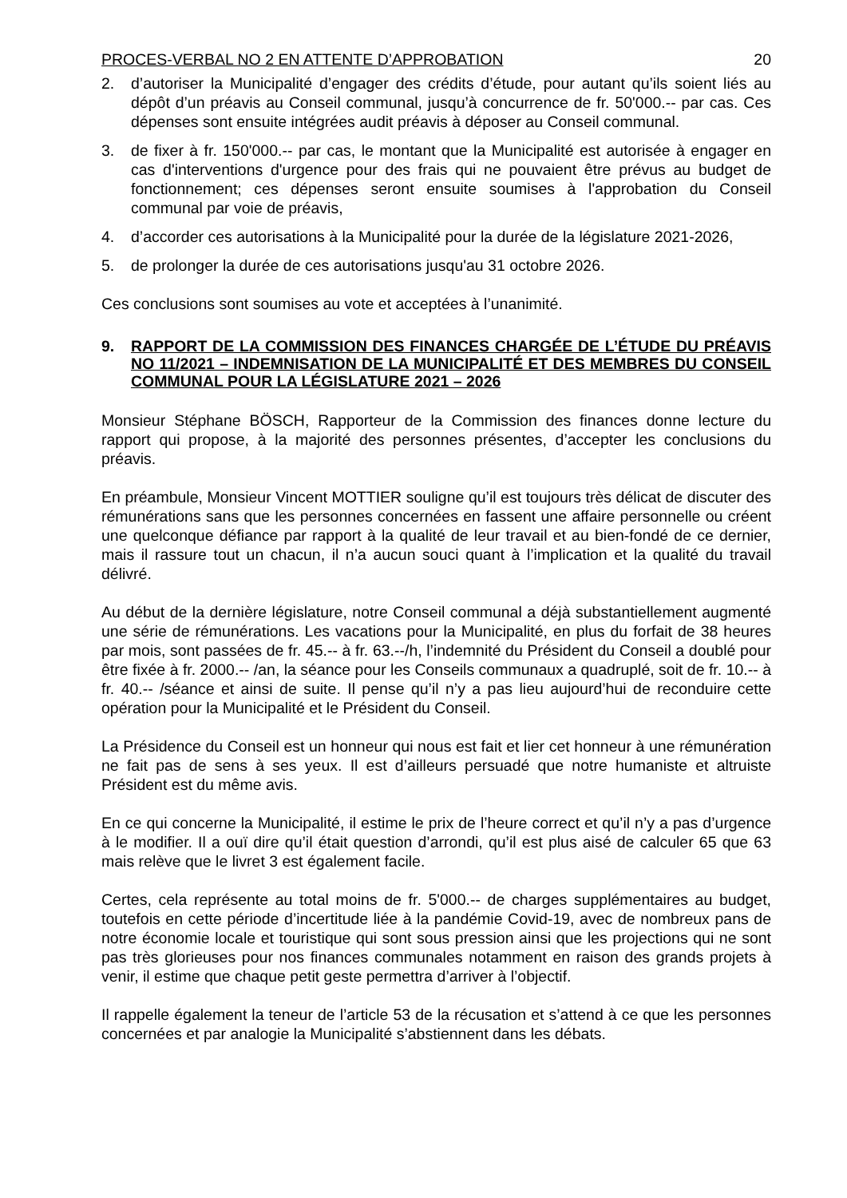PROCES-VERBAL NO 2 EN ATTENTE D’APPROBATION 20
2. d’autoriser la Municipalité d’engager des crédits d’étude, pour autant qu’ils soient liés au dépôt d’un préavis au Conseil communal, jusqu’à concurrence de fr. 50'000.-- par cas. Ces dépenses sont ensuite intégrées audit préavis à déposer au Conseil communal.
3. de fixer à fr. 150'000.-- par cas, le montant que la Municipalité est autorisée à engager en cas d'interventions d'urgence pour des frais qui ne pouvaient être prévus au budget de fonctionnement; ces dépenses seront ensuite soumises à l'approbation du Conseil communal par voie de préavis,
4. d’accorder ces autorisations à la Municipalité pour la durée de la législature 2021-2026,
5. de prolonger la durée de ces autorisations jusqu'au 31 octobre 2026.
Ces conclusions sont soumises au vote et acceptées à l’unanimité.
9. RAPPORT DE LA COMMISSION DES FINANCES CHARGÉE DE L’ÉTUDE DU PRÉAVIS NO 11/2021 – INDEMNISATION DE LA MUNICIPALITÉ ET DES MEMBRES DU CONSEIL COMMUNAL POUR LA LÉGISLATURE 2021 – 2026
Monsieur Stéphane BÖSCH, Rapporteur de la Commission des finances donne lecture du rapport qui propose, à la majorité des personnes présentes, d’accepter les conclusions du préavis.
En préambule, Monsieur Vincent MOTTIER souligne qu’il est toujours très délicat de discuter des rémunérations sans que les personnes concernées en fassent une affaire personnelle ou créent une quelconque défiance par rapport à la qualité de leur travail et au bien-fondé de ce dernier, mais il rassure tout un chacun, il n’a aucun souci quant à l’implication et la qualité du travail délivré.
Au début de la dernière législature, notre Conseil communal a déjà substantiellement augmenté une série de rémunérations. Les vacations pour la Municipalité, en plus du forfait de 38 heures par mois, sont passées de fr. 45.-- à fr. 63.--/h, l’indemnité du Président du Conseil a doublé pour être fixée à fr. 2000.-- /an, la séance pour les Conseils communaux a quadruplé, soit de fr. 10.-- à fr. 40.-- /séance et ainsi de suite. Il pense qu’il n’y a pas lieu aujourd’hui de reconduire cette opération pour la Municipalité et le Président du Conseil.
La Présidence du Conseil est un honneur qui nous est fait et lier cet honneur à une rémunération ne fait pas de sens à ses yeux. Il est d’ailleurs persuadé que notre humaniste et altruiste Président est du même avis.
En ce qui concerne la Municipalité, il estime le prix de l’heure correct et qu’il n’y a pas d’urgence à le modifier. Il a ouï dire qu’il était question d’arrondi, qu’il est plus aisé de calculer 65 que 63 mais relève que le livret 3 est également facile.
Certes, cela représente au total moins de fr. 5'000.-- de charges supplémentaires au budget, toutefois en cette période d’incertitude liée à la pandémie Covid-19, avec de nombreux pans de notre économie locale et touristique qui sont sous pression ainsi que les projections qui ne sont pas très glorieuses pour nos finances communales notamment en raison des grands projets à venir, il estime que chaque petit geste permettra d’arriver à l’objectif.
Il rappelle également la teneur de l’article 53 de la récusation et s’attend à ce que les personnes concernées et par analogie la Municipalité s’abstiennent dans les débats.